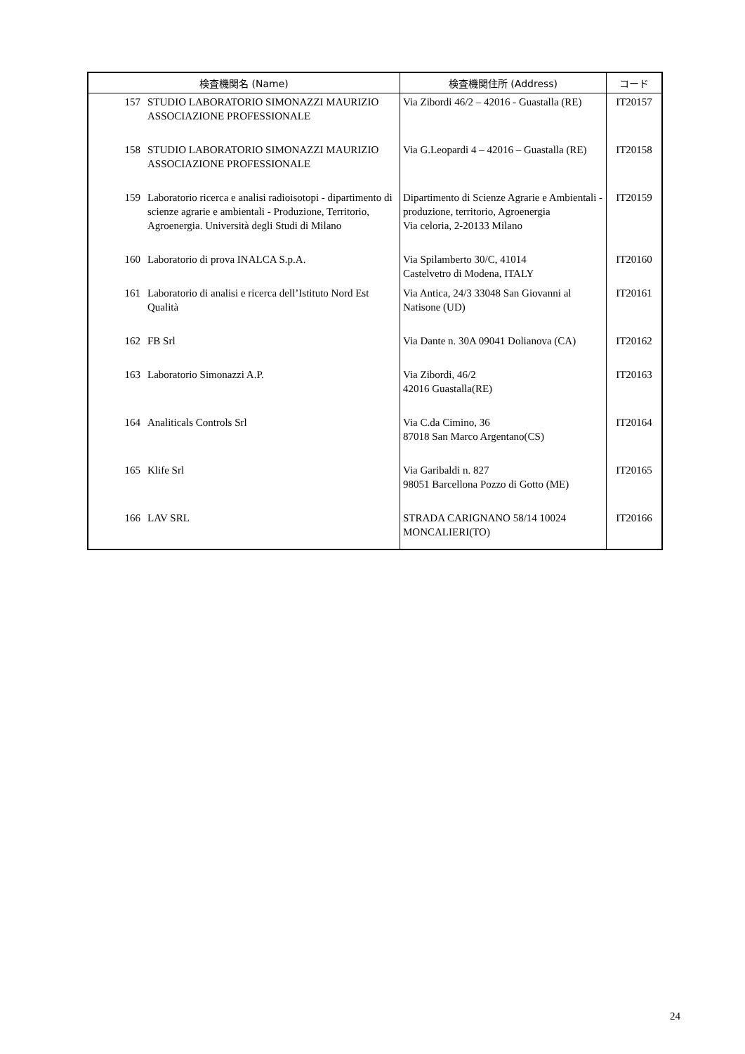| 検査機関名 (Name) | | 検査機関住所 (Address) | コード |
| --- | --- | --- | --- |
| 157 | STUDIO LABORATORIO SIMONAZZI MAURIZIO ASSOCIAZIONE PROFESSIONALE | Via Zibordi 46/2 – 42016 - Guastalla (RE) | IT20157 |
| 158 | STUDIO LABORATORIO SIMONAZZI MAURIZIO ASSOCIAZIONE PROFESSIONALE | Via G.Leopardi 4 – 42016 – Guastalla (RE) | IT20158 |
| 159 | Laboratorio ricerca e analisi radioisotopi - dipartimento di scienze agrarie e ambientali - Produzione, Territorio, Agroenergia. Università degli Studi di Milano | Dipartimento di Scienze Agrarie e Ambientali - produzione, territorio, Agroenergia Via celoria, 2-20133 Milano | IT20159 |
| 160 | Laboratorio di prova INALCA S.p.A. | Via Spilamberto 30/C, 41014 Castelvetro di Modena, ITALY | IT20160 |
| 161 | Laboratorio di analisi e ricerca dell’Istituto Nord Est Qualità | Via Antica, 24/3 33048 San Giovanni al Natisone (UD) | IT20161 |
| 162 | FB Srl | Via Dante n. 30A 09041 Dolianova (CA) | IT20162 |
| 163 | Laboratorio Simonazzi A.P. | Via Zibordi, 46/2 42016 Guastalla(RE) | IT20163 |
| 164 | Analiticals Controls Srl | Via C.da Cimino, 36 87018 San Marco Argentano(CS) | IT20164 |
| 165 | Klife Srl | Via Garibaldi n. 827 98051 Barcellona Pozzo di Gotto (ME) | IT20165 |
| 166 | LAV SRL | STRADA CARIGNANO 58/14 10024 MONCALIERI(TO) | IT20166 |
24